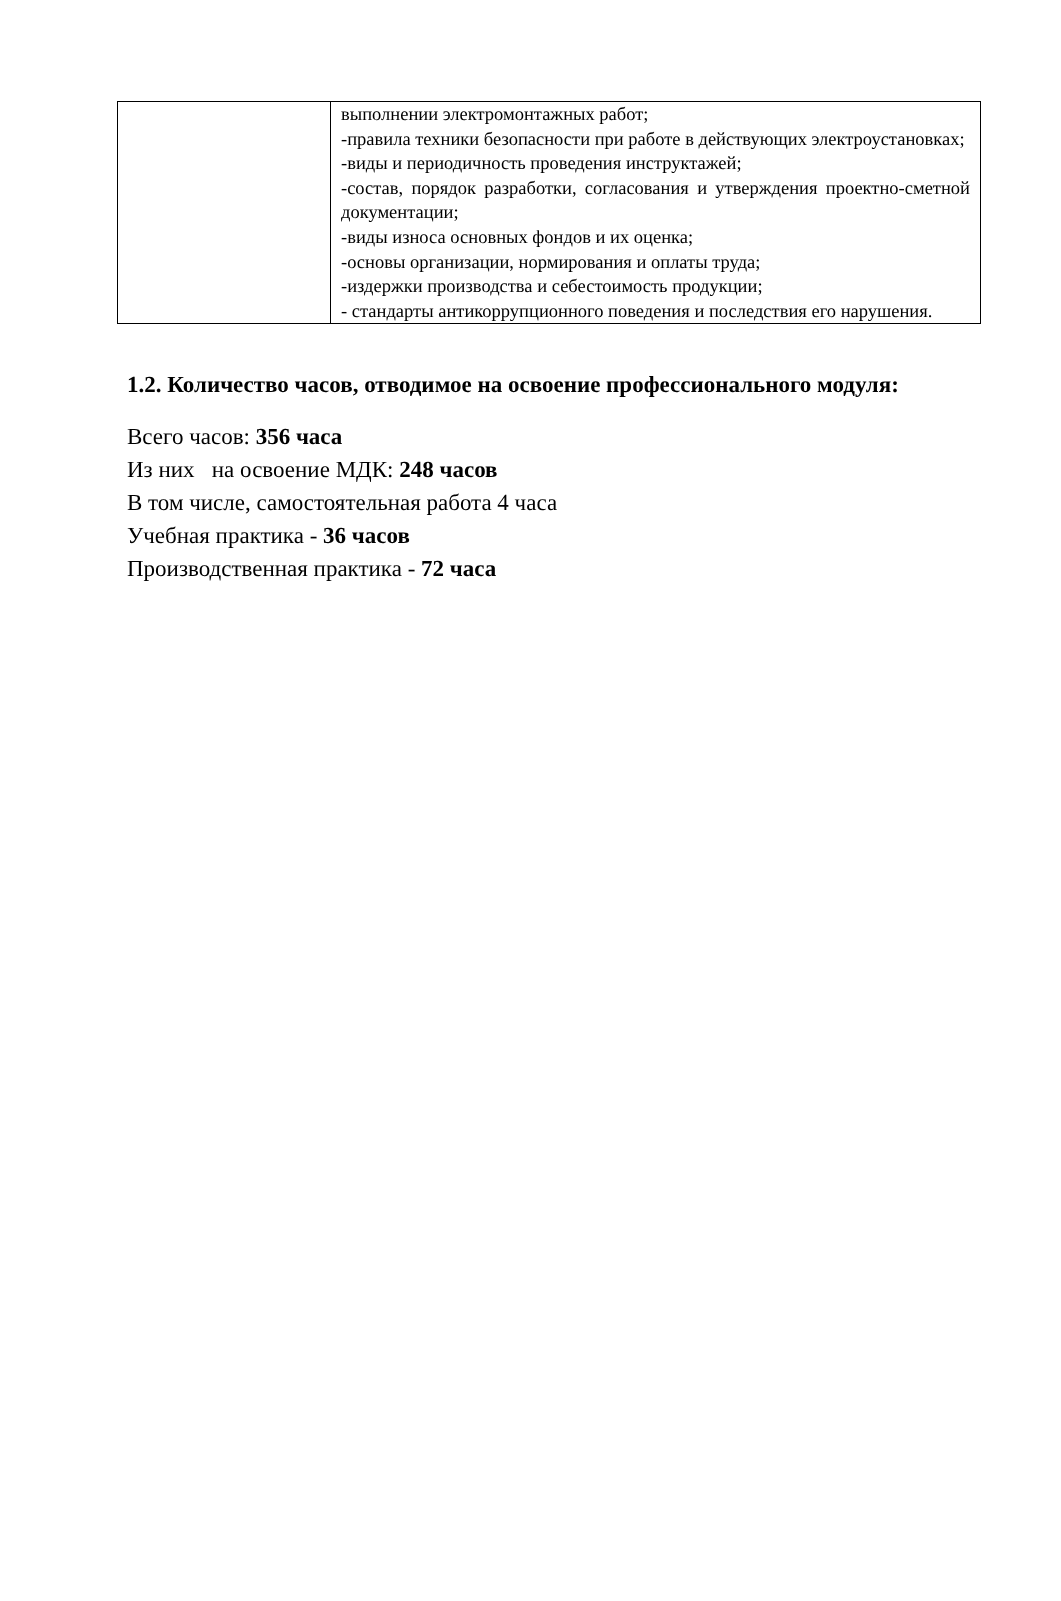| | выполнении электромонтажных работ; -правила техники безопасности при работе в действующих электроустановках; -виды и периодичность проведения инструктажей; -состав, порядок разработки, согласования и утверждения проектно-сметной документации; -виды износа основных фондов и их оценка; -основы организации, нормирования и оплаты труда; -издержки производства и себестоимость продукции; - стандарты антикоррупционного поведения и последствия его нарушения. |
1.2. Количество часов, отводимое на освоение профессионального модуля:
Всего часов: 356 часа
Из них на освоение МДК: 248 часов
В том числе, самостоятельная работа 4 часа
Учебная практика - 36 часов
Производственная практика - 72 часа